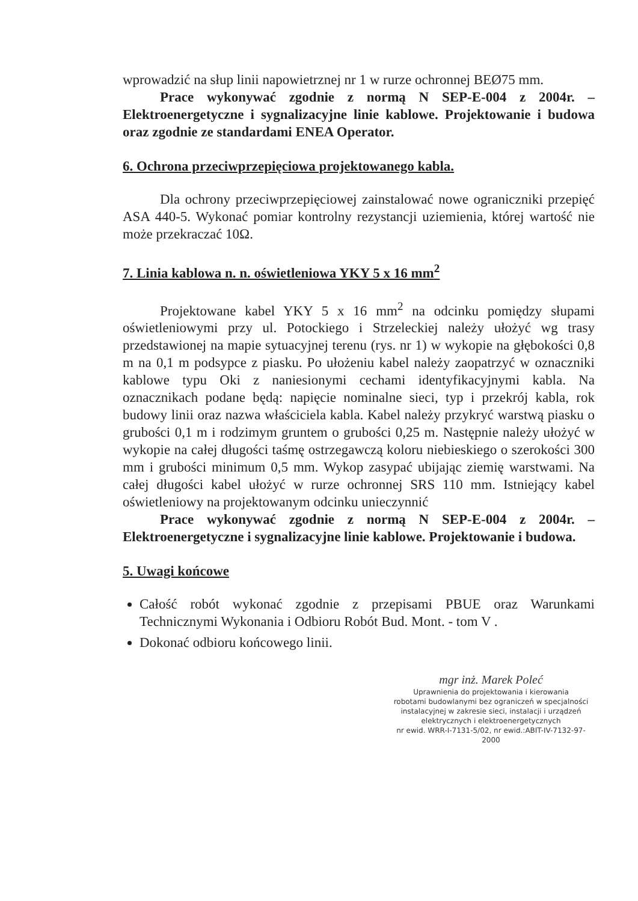wprowadzić na słup linii napowietrznej nr 1 w rurze ochronnej BEØ75 mm.
Prace wykonywać zgodnie z normą N SEP-E-004 z 2004r. – Elektroenergetyczne i sygnalizacyjne linie kablowe. Projektowanie i budowa oraz zgodnie ze standardami ENEA Operator.
6. Ochrona przeciwprzepięciowa projektowanego kabla.
Dla ochrony przeciwprzepięciowej zainstalować nowe ograniczniki przepięć ASA 440-5. Wykonać pomiar kontrolny rezystancji uziemienia, której wartość nie może przekraczać 10Ω.
7. Linia kablowa n. n. oświetleniowa YKY 5 x 16 mm<sup>2</sup>
Projektowane kabel YKY 5 x 16 mm<sup>2</sup> na odcinku pomiędzy słupami oświetleniowymi przy ul. Potockiego i Strzeleckiej należy ułożyć wg trasy przedstawionej na mapie sytuacyjnej terenu (rys. nr 1) w wykopie na głębokości 0,8 m na 0,1 m podsypce z piasku. Po ułożeniu kabel należy zaopatrzyć w oznaczniki kablowe typu Oki z naniesionymi cechami identyfikacyjnymi kabla. Na oznacznikach podane będą: napięcie nominalne sieci, typ i przekrój kabla, rok budowy linii oraz nazwa właściciela kabla. Kabel należy przykryć warstwą piasku o grubości 0,1 m i rodzimym gruntem o grubości 0,25 m. Następnie należy ułożyć w wykopie na całej długości taśmę ostrzegawczą koloru niebieskiego o szerokości 300 mm i grubości minimum 0,5 mm. Wykop zasypać ubijając ziemię warstwami. Na całej długości kabel ułożyć w rurze ochronnej SRS 110 mm. Istniejący kabel oświetleniowy na projektowanym odcinku unieczynnić
Prace wykonywać zgodnie z normą N SEP-E-004 z 2004r. – Elektroenergetyczne i sygnalizacyjne linie kablowe. Projektowanie i budowa.
5. Uwagi końcowe
Całość robót wykonać zgodnie z przepisami PBUE oraz Warunkami Technicznymi Wykonania i Odbioru Robót Bud. Mont. - tom V .
Dokonać odbioru końcowego linii.
mgr inż. Marek Poleć
Uprawnienia do projektowania i kierowania
robotami budowlanymi bez ograniczeń w specjalności
instalacyjnej w zakresie sieci, instalacji i urządzeń
elektrycznych i elektroenergetycznych
nr ewid. WRR-I-7131-5/02, nr ewid.:ABIT-IV-7132-97-2000